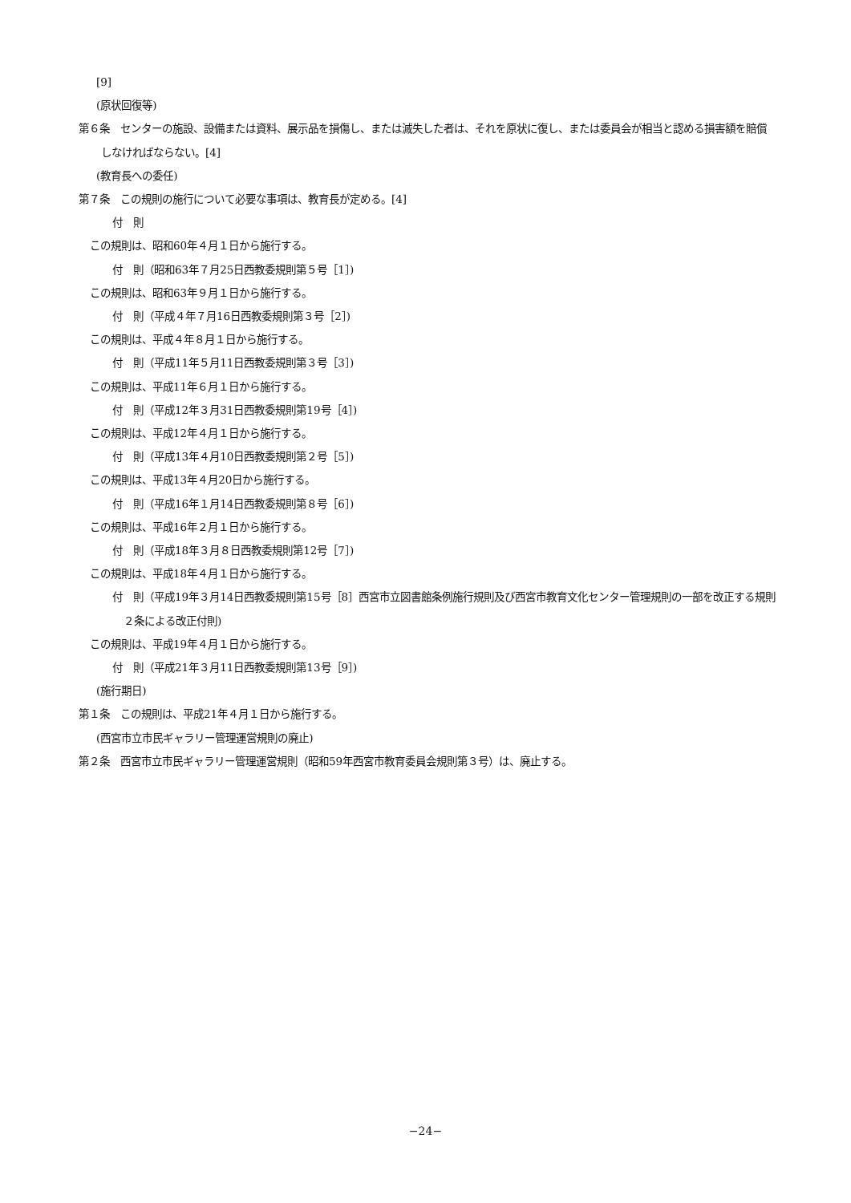[9]
(原状回復等)
第６条　センターの施設、設備または資料、展示品を損傷し、または滅失した者は、それを原状に復し、または委員会が相当と認める損害額を賠償しなければならない。[4]
(教育長への委任)
第７条　この規則の施行について必要な事項は、教育長が定める。[4]
付　則
この規則は、昭和60年４月１日から施行する。
付　則（昭和63年７月25日西教委規則第５号［1］)
この規則は、昭和63年９月１日から施行する。
付　則（平成４年７月16日西教委規則第３号［2］)
この規則は、平成４年８月１日から施行する。
付　則（平成11年５月11日西教委規則第３号［3］)
この規則は、平成11年６月１日から施行する。
付　則（平成12年３月31日西教委規則第19号［4］)
この規則は、平成12年４月１日から施行する。
付　則（平成13年４月10日西教委規則第２号［5］)
この規則は、平成13年４月20日から施行する。
付　則（平成16年１月14日西教委規則第８号［6］)
この規則は、平成16年２月１日から施行する。
付　則（平成18年３月８日西教委規則第12号［7］)
この規則は、平成18年４月１日から施行する。
付　則（平成19年３月14日西教委規則第15号［8］西宮市立図書館条例施行規則及び西宮市教育文化センター管理規則の一部を改正する規則２条による改正付則)
この規則は、平成19年４月１日から施行する。
付　則（平成21年３月11日西教委規則第13号［9］)
(施行期日)
第１条　この規則は、平成21年４月１日から施行する。
(西宮市立市民ギャラリー管理運営規則の廃止)
第２条　西宮市立市民ギャラリー管理運営規則（昭和59年西宮市教育委員会規則第３号）は、廃止する。
−24−